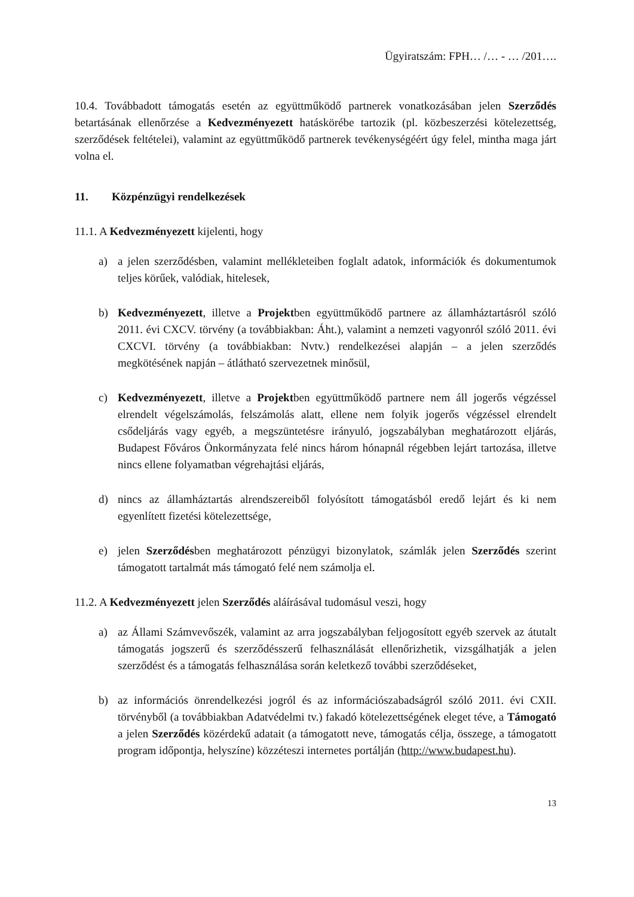Ügyiratszám: FPH… /… - … /201….
10.4. Továbbadott támogatás esetén az együttműködő partnerek vonatkozásában jelen Szerződés betartásának ellenőrzése a Kedvezményezett hatáskörébe tartozik (pl. közbeszerzési kötelezettség, szerződések feltételei), valamint az együttműködő partnerek tevékenységéért úgy felel, mintha maga járt volna el.
11. Közpénzügyi rendelkezések
11.1. A Kedvezményezett kijelenti, hogy
a) a jelen szerződésben, valamint mellékleteiben foglalt adatok, információk és dokumentumok teljes körűek, valódiak, hitelesek,
b) Kedvezményezett, illetve a Projektben együttműködő partnere az államháztartásról szóló 2011. évi CXCV. törvény (a továbbiakban: Áht.), valamint a nemzeti vagyonról szóló 2011. évi CXCVI. törvény (a továbbiakban: Nvtv.) rendelkezései alapján – a jelen szerződés megkötésének napján – átlátható szervezetnek minősül,
c) Kedvezményezett, illetve a Projektben együttműködő partnere nem áll jogerős végzéssel elrendelt végelszámolás, felszámolás alatt, ellene nem folyik jogerős végzéssel elrendelt csődeljárás vagy egyéb, a megszüntetésre irányuló, jogszabályban meghatározott eljárás, Budapest Főváros Önkormányzata felé nincs három hónapnál régebben lejárt tartozása, illetve nincs ellene folyamatban végrehajtási eljárás,
d) nincs az államháztartás alrendszereiből folyósított támogatásból eredő lejárt és ki nem egyenlített fizetési kötelezettsége,
e) jelen Szerződésben meghatározott pénzügyi bizonylatok, számlák jelen Szerződés szerint támogatott tartalmát más támogató felé nem számolja el.
11.2. A Kedvezményezett jelen Szerződés aláírásával tudomásul veszi, hogy
a) az Állami Számvevőszék, valamint az arra jogszabályban feljogosított egyéb szervek az átutalt támogatás jogszerű és szerződésszerű felhasználását ellenőrizhetik, vizsgálhatják a jelen szerződést és a támogatás felhasználása során keletkező további szerződéseket,
b) az információs önrendelkezési jogról és az információszabadságról szóló 2011. évi CXII. törvényből (a továbbiakban Adatvédelmi tv.) fakadó kötelezettségének eleget téve, a Támogató a jelen Szerződés közérdekű adatait (a támogatott neve, támogatás célja, összege, a támogatott program időpontja, helyszíne) közzéteszi internetes portálján (http://www.budapest.hu).
13